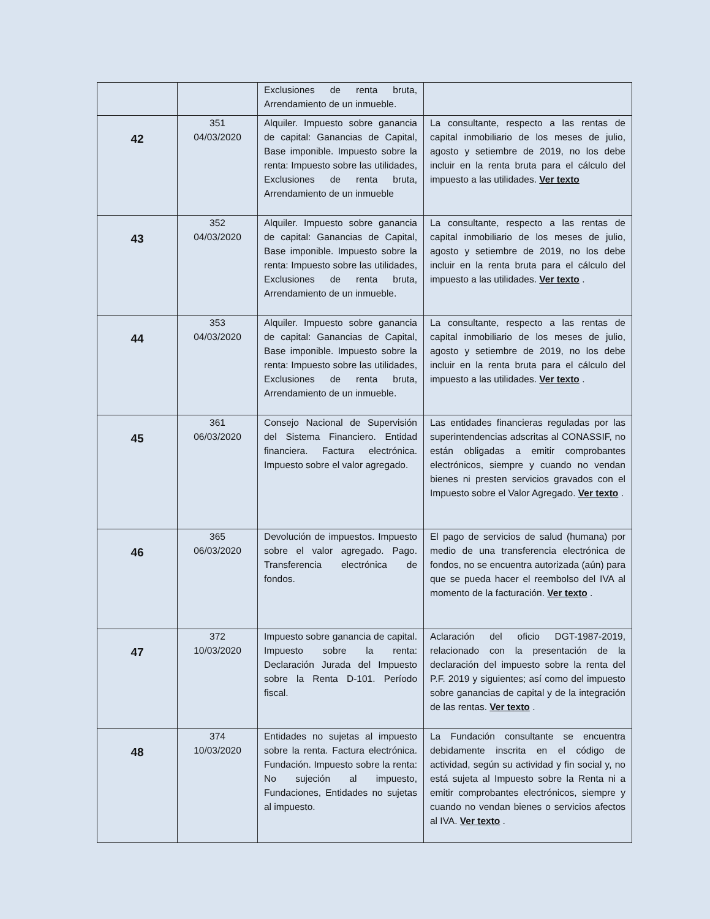| | | Exclusiones de renta bruta, Arrendamiento de un inmueble. | |
| 42 | 351 04/03/2020 | Alquiler. Impuesto sobre ganancia de capital: Ganancias de Capital, Base imponible. Impuesto sobre la renta: Impuesto sobre las utilidades, Exclusiones de renta bruta, Arrendamiento de un inmueble | La consultante, respecto a las rentas de capital inmobiliario de los meses de julio, agosto y setiembre de 2019, no los debe incluir en la renta bruta para el cálculo del impuesto a las utilidades. Ver texto |
| 43 | 352 04/03/2020 | Alquiler. Impuesto sobre ganancia de capital: Ganancias de Capital, Base imponible. Impuesto sobre la renta: Impuesto sobre las utilidades, Exclusiones de renta bruta, Arrendamiento de un inmueble. | La consultante, respecto a las rentas de capital inmobiliario de los meses de julio, agosto y setiembre de 2019, no los debe incluir en la renta bruta para el cálculo del impuesto a las utilidades. Ver texto . |
| 44 | 353 04/03/2020 | Alquiler. Impuesto sobre ganancia de capital: Ganancias de Capital, Base imponible. Impuesto sobre la renta: Impuesto sobre las utilidades, Exclusiones de renta bruta, Arrendamiento de un inmueble. | La consultante, respecto a las rentas de capital inmobiliario de los meses de julio, agosto y setiembre de 2019, no los debe incluir en la renta bruta para el cálculo del impuesto a las utilidades. Ver texto . |
| 45 | 361 06/03/2020 | Consejo Nacional de Supervisión del Sistema Financiero. Entidad financiera. Factura electrónica. Impuesto sobre el valor agregado. | Las entidades financieras reguladas por las superintendencias adscritas al CONASSIF, no están obligadas a emitir comprobantes electrónicos, siempre y cuando no vendan bienes ni presten servicios gravados con el Impuesto sobre el Valor Agregado. Ver texto . |
| 46 | 365 06/03/2020 | Devolución de impuestos. Impuesto sobre el valor agregado. Pago. Transferencia electrónica de fondos. | El pago de servicios de salud (humana) por medio de una transferencia electrónica de fondos, no se encuentra autorizada (aún) para que se pueda hacer el reembolso del IVA al momento de la facturación. Ver texto . |
| 47 | 372 10/03/2020 | Impuesto sobre ganancia de capital. Impuesto sobre la renta: Declaración Jurada del Impuesto sobre la Renta D-101. Período fiscal. | Aclaración del oficio DGT-1987-2019, relacionado con la presentación de la declaración del impuesto sobre la renta del P.F. 2019 y siguientes; así como del impuesto sobre ganancias de capital y de la integración de las rentas. Ver texto . |
| 48 | 374 10/03/2020 | Entidades no sujetas al impuesto sobre la renta. Factura electrónica. Fundación. Impuesto sobre la renta: No sujeción al impuesto, Fundaciones, Entidades no sujetas al impuesto. | La Fundación consultante se encuentra debidamente inscrita en el código de actividad, según su actividad y fin social y, no está sujeta al Impuesto sobre la Renta ni a emitir comprobantes electrónicos, siempre y cuando no vendan bienes o servicios afectos al IVA. Ver texto . |